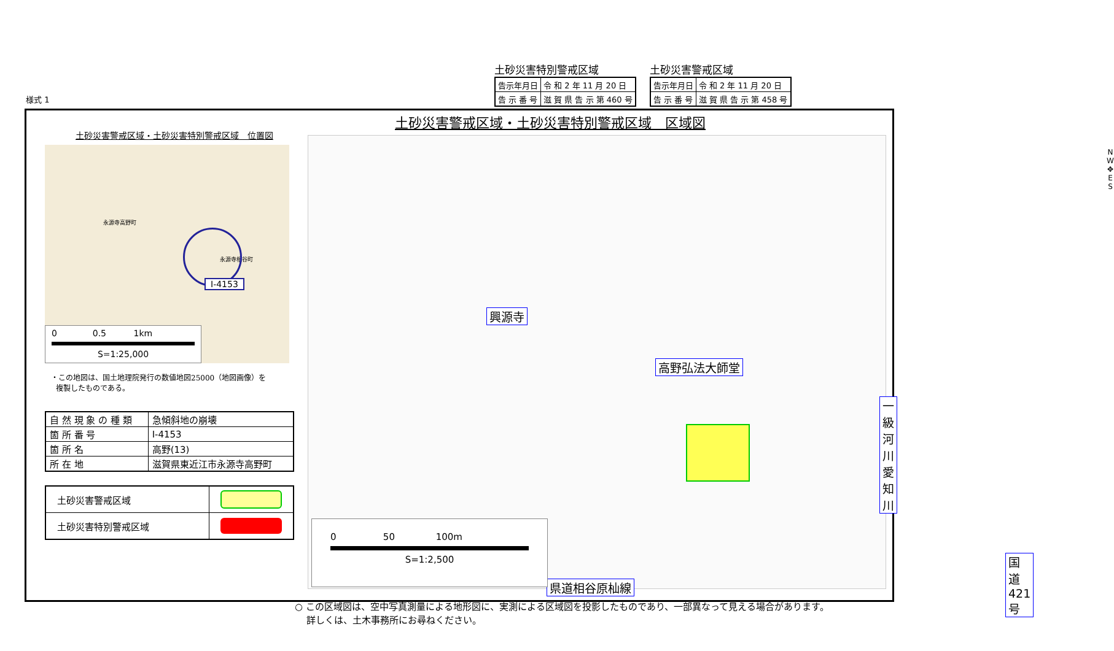土砂災害特別警戒区域
| 告示年月日 | 令 和 2 年 11 月 20 日 |
| 告 示 番 号 | 滋 賀 県 告 示 第 460 号 |
土砂災害警戒区域
| 告示年月日 | 令 和 2 年 11 月 20 日 |
| 告 示 番 号 | 滋 賀 県 告 示 第 458 号 |
様式 1
土砂災害警戒区域・土砂災害特別警戒区域　区域図
土砂災害警戒区域・土砂災害特別警戒区域　位置図
永源寺高野町
永源寺相谷町
Ⅰ-4153
0 0.5 1km
S=1:25,000
・この地図は、国土地理院発行の数値地図25000（地図画像）を
複製したものである。
| 自 然 現 象 の 種 類 | 急傾斜地の崩壊 |
| 箇 所 番 号 | Ⅰ-4153 |
| 箇 所 名 | 高野(13) |
| 所 在 地 | 滋賀県東近江市永源寺高野町 |
| 土砂災害警戒区域 | |
| 土砂災害特別警戒区域 | |
興源寺
高野弘法大師堂
一級河川愛知川
国道421号
県道相谷原杣線
N
W ✥ E
S
0 50 100m
S=1:2,500
○ この区域図は、空中写真測量による地形図に、実測による区域図を投影したものであり、一部異なって見える場合があります。
詳しくは、土木事務所にお尋ねください。